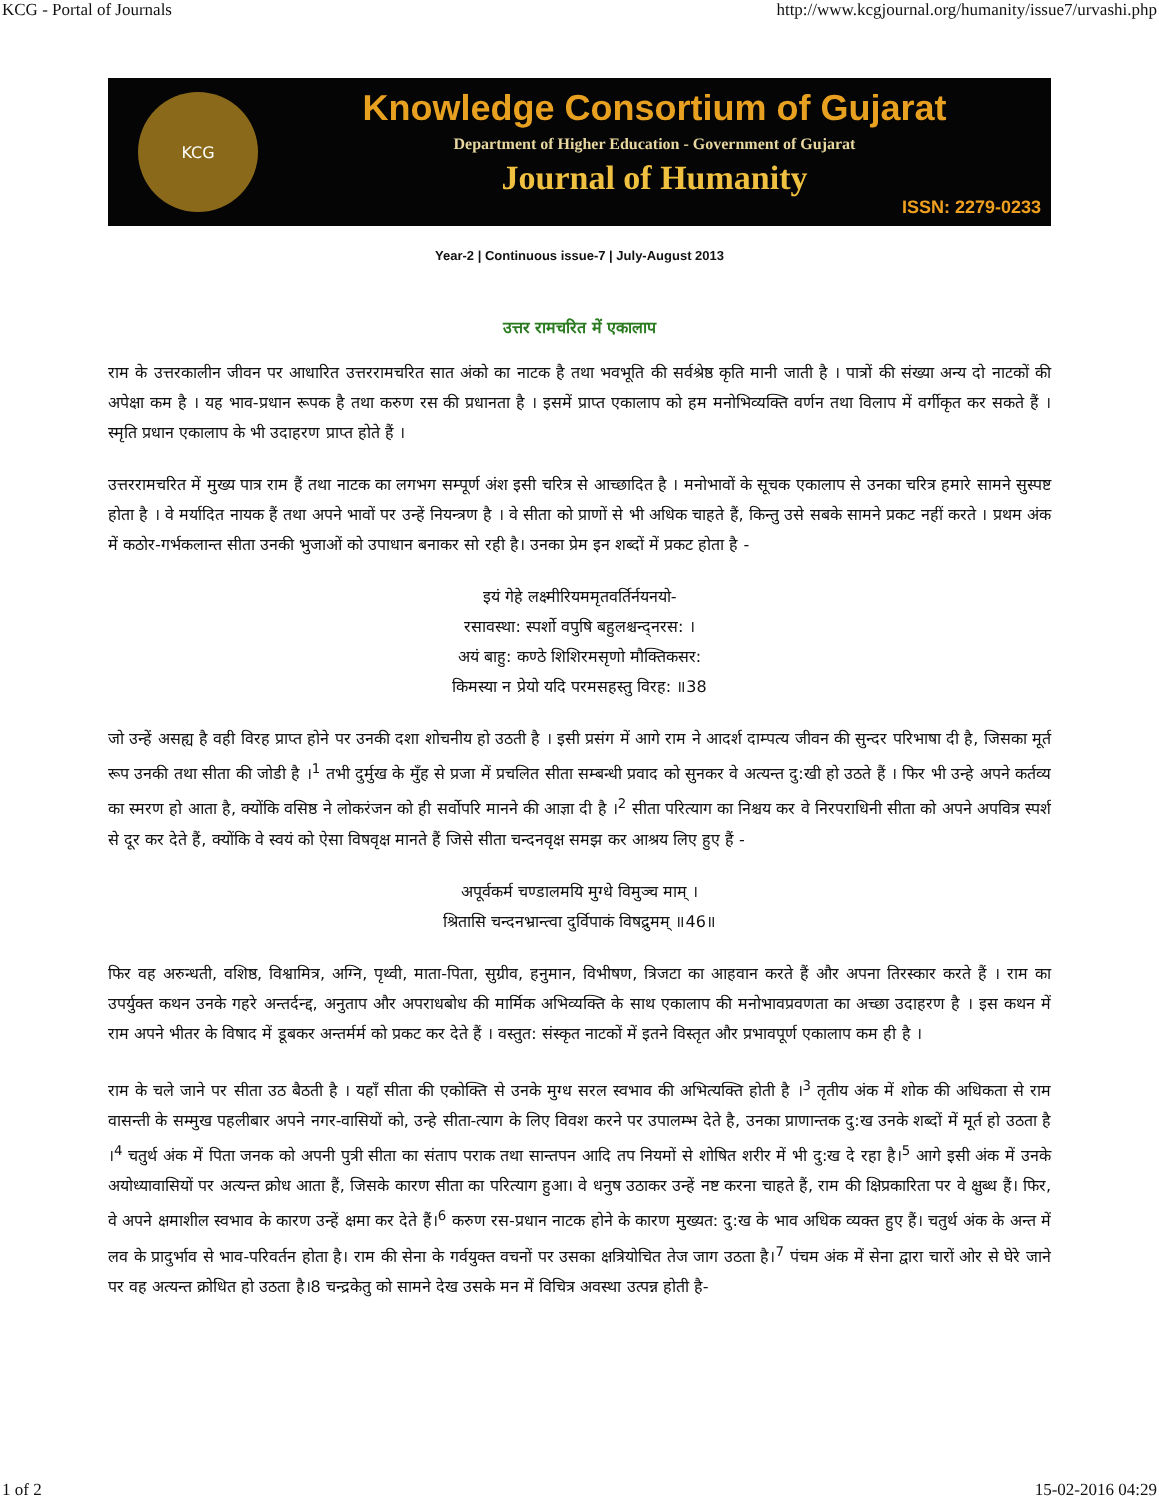KCG - Portal of Journals http://www.kcgjournal.org/humanity/issue7/urvashi.php
KCG
Knowledge Consortium of Gujarat
Department of Higher Education - Government of Gujarat
Journal of Humanity
ISSN: 2279-0233
Year-2 | Continuous issue-7 | July-August 2013
उत्तर रामचरित में एकालाप
राम के उत्तरकालीन जीवन पर आधारित उत्तररामचरित सात अंको का नाटक है तथा भवभूति की सर्वश्रेष्ठ कृति मानी जाती है । पात्रों की संख्या अन्य दो नाटकों की अपेक्षा कम है । यह भाव-प्रधान रूपक है तथा करुण रस की प्रधानता है । इसमें प्राप्त एकालाप को हम मनोभिव्यक्ति वर्णन तथा विलाप में वर्गीकृत कर सकते हैं । स्मृति प्रधान एकालाप के भी उदाहरण प्राप्त होते हैं ।
उत्तररामचरित में मुख्य पात्र राम हैं तथा नाटक का लगभग सम्पूर्ण अंश इसी चरित्र से आच्छादित है । मनोभावों के सूचक एकालाप से उनका चरित्र हमारे सामने सुस्पष्ट होता है । वे मर्यादित नायक हैं तथा अपने भावों पर उन्हें नियन्त्रण है । वे सीता को प्राणों से भी अधिक चाहते हैं, किन्तु उसे सबके सामने प्रकट नहीं करते । प्रथम अंक में कठोर-गर्भकलान्त सीता उनकी भुजाओं को उपाधान बनाकर सो रही है। उनका प्रेम इन शब्दों में प्रकट होता है -
इयं गेहे लक्ष्मीरियममृतवर्तिर्नयनयो-
रसावस्था: स्पर्शो वपुषि बहुलश्चन्द्नरस: ।
अयं बाहु: कण्ठे शिशिरमसृणो मौक्तिकसर:
किमस्या न प्रेयो यदि परमसहस्तु विरह: ॥38
जो उन्हें असह्य है वही विरह प्राप्त होने पर उनकी दशा शोचनीय हो उठती है । इसी प्रसंग में आगे राम ने आदर्श दाम्पत्य जीवन की सुन्दर परिभाषा दी है, जिसका मूर्त रूप उनकी तथा सीता की जोडी है ।<sup>1</sup> तभी दुर्मुख के मुँह से प्रजा में प्रचलित सीता सम्बन्धी प्रवाद को सुनकर वे अत्यन्त दु:खी हो उठते हैं । फिर भी उन्हे अपने कर्तव्य का स्मरण हो आता है, क्योंकि वसिष्ठ ने लोकरंजन को ही सर्वोपरि मानने की आज्ञा दी है ।<sup>2</sup> सीता परित्याग का निश्चय कर वे निरपराधिनी सीता को अपने अपवित्र स्पर्श से दूर कर देते हैं, क्योंकि वे स्वयं को ऐसा विषवृक्ष मानते हैं जिसे सीता चन्दनवृक्ष समझ कर आश्रय लिए हुए हैं -
अपूर्वकर्म चण्डालमयि मुग्धे विमुञ्च माम् ।
श्रितासि चन्दनभ्रान्त्वा दुर्विपाकं विषद्रुमम् ॥46॥
फिर वह अरुन्धती, वशिष्ठ, विश्वामित्र, अग्नि, पृथ्वी, माता-पिता, सुग्रीव, हनुमान, विभीषण, त्रिजटा का आहवान करते हैं और अपना तिरस्कार करते हैं । राम का उपर्युक्त कथन उनके गहरे अन्तर्दन्द्द, अनुताप और अपराधबोध की मार्मिक अभिव्यक्ति के साथ एकालाप की मनोभावप्रवणता का अच्छा उदाहरण है । इस कथन में राम अपने भीतर के विषाद में डूबकर अन्तर्मर्म को प्रकट कर देते हैं । वस्तुत: संस्कृत नाटकों में इतने विस्तृत और प्रभावपूर्ण एकालाप कम ही है ।
राम के चले जाने पर सीता उठ बैठती है । यहाँ सीता की एकोक्ति से उनके मुग्ध सरल स्वभाव की अभित्यक्ति होती है ।<sup>3</sup> तृतीय अंक में शोक की अधिकता से राम वासन्ती के सम्मुख पहलीबार अपने नगर-वासियों को, उन्हे सीता-त्याग के लिए विवश करने पर उपालम्भ देते है, उनका प्राणान्तक दु:ख उनके शब्दों में मूर्त हो उठता है ।<sup>4</sup> चतुर्थ अंक में पिता जनक को अपनी पुत्री सीता का संताप पराक तथा सान्तपन आदि तप नियमों से शोषित शरीर में भी दु:ख दे रहा है।<sup>5</sup> आगे इसी अंक में उनके अयोध्यावासियों पर अत्यन्त क्रोध आता हैं, जिसके कारण सीता का परित्याग हुआ। वे धनुष उठाकर उन्हें नष्ट करना चाहते हैं, राम की क्षिप्रकारिता पर वे क्षुब्ध हैं। फिर, वे अपने क्षमाशील स्वभाव के कारण उन्हें क्षमा कर देते हैं।<sup>6</sup> करुण रस-प्रधान नाटक होने के कारण मुख्यत: दु:ख के भाव अधिक व्यक्त हुए हैं। चतुर्थ अंक के अन्त में लव के प्रादुर्भाव से भाव-परिवर्तन होता है। राम की सेना के गर्वयुक्त वचनों पर उसका क्षत्रियोचित तेज जाग उठता है।<sup>7</sup> पंचम अंक में सेना द्वारा चारों ओर से घेरे जाने पर वह अत्यन्त क्रोधित हो उठता है।8 चन्द्रकेतु को सामने देख उसके मन में विचित्र अवस्था उत्पन्न होती है-
1 of 2 15-02-2016 04:29